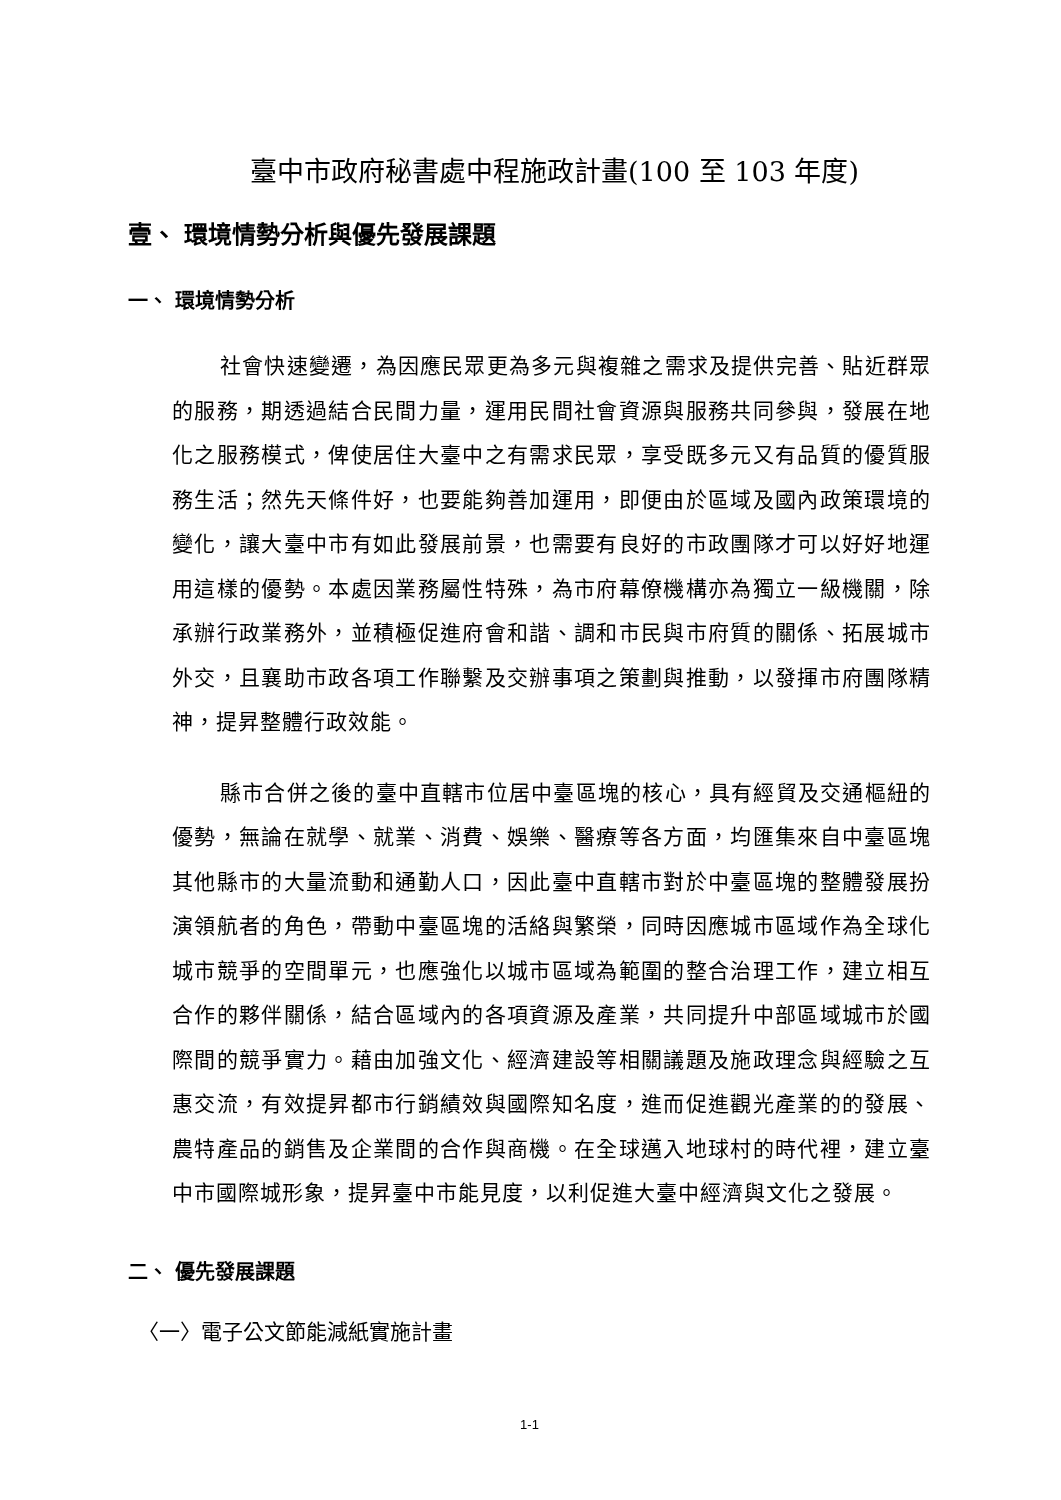臺中市政府秘書處中程施政計畫(100 至 103 年度)
壹、 環境情勢分析與優先發展課題
一、 環境情勢分析
社會快速變遷，為因應民眾更為多元與複雜之需求及提供完善、貼近群眾的服務，期透過結合民間力量，運用民間社會資源與服務共同參與，發展在地化之服務模式，俾使居住大臺中之有需求民眾，享受既多元又有品質的優質服務生活；然先天條件好，也要能夠善加運用，即便由於區域及國內政策環境的變化，讓大臺中市有如此發展前景，也需要有良好的市政團隊才可以好好地運用這樣的優勢。本處因業務屬性特殊，為市府幕僚機構亦為獨立一級機關，除承辦行政業務外，並積極促進府會和諧、調和市民與市府質的關係、拓展城市外交，且襄助市政各項工作聯繫及交辦事項之策劃與推動，以發揮市府團隊精神，提昇整體行政效能。
縣市合併之後的臺中直轄市位居中臺區塊的核心，具有經貿及交通樞紐的優勢，無論在就學、就業、消費、娛樂、醫療等各方面，均匯集來自中臺區塊其他縣市的大量流動和通勤人口，因此臺中直轄市對於中臺區塊的整體發展扮演領航者的角色，帶動中臺區塊的活絡與繁榮，同時因應城市區域作為全球化城市競爭的空間單元，也應強化以城市區域為範圍的整合治理工作，建立相互合作的夥伴關係，結合區域內的各項資源及產業，共同提升中部區域城市於國際間的競爭實力。藉由加強文化、經濟建設等相關議題及施政理念與經驗之互惠交流，有效提昇都市行銷績效與國際知名度，進而促進觀光產業的的發展、農特產品的銷售及企業間的合作與商機。在全球邁入地球村的時代裡，建立臺中市國際城形象，提昇臺中市能見度，以利促進大臺中經濟與文化之發展。
二、 優先發展課題
〈一〉電子公文節能減紙實施計畫
1-1